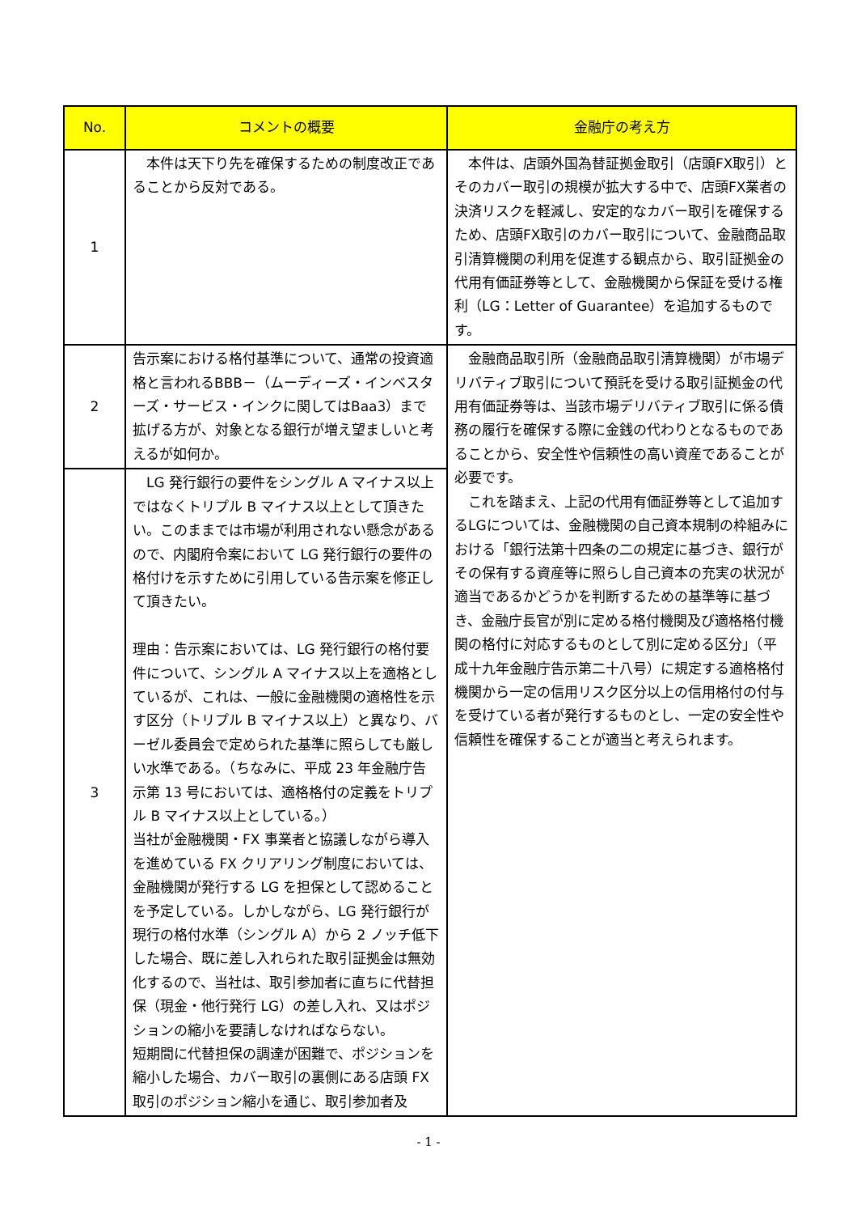| No. | コメントの概要 | 金融庁の考え方 |
| --- | --- | --- |
| 1 | 本件は天下り先を確保するための制度改正であることから反対である。 | 本件は、店頭外国為替証拠金取引（店頭FX取引）とそのカバー取引の規模が拡大する中で、店頭FX業者の決済リスクを軽減し、安定的なカバー取引を確保するため、店頭FX取引のカバー取引について、金融商品取引清算機関の利用を促進する観点から、取引証拠金の代用有価証券等として、金融機関から保証を受ける権利（LG：Letter of Guarantee）を追加するものです。 |
| 2 | 告示案における格付基準について、通常の投資適格と言われるBBB－（ムーディーズ・インベスターズ・サービス・インクに関してはBaa3）まで拡げる方が、対象となる銀行が増え望ましいと考えるが如何か。 | 金融商品取引所（金融商品取引清算機関）が市場デリバティブ取引について預託を受ける取引証拠金の代用有価証券等は、当該市場デリバティブ取引に係る債務の履行を確保する際に金銭の代わりとなるものであることから、安全性や信頼性の高い資産であることが必要です。 これを踏まえ、上記の代用有価証券等として追加するLGについては、金融機関の自己資本規制の枠組みにおける「銀行法第十四条の二の規定に基づき、銀行がその保有する資産等に照らし自己資本の充実の状況が適当であるかどうかを判断するための基準等に基づき、金融庁長官が別に定める格付機関及び適格格付機関の格付に対応するものとして別に定める区分」（平成十九年金融庁告示第二十八号）に規定する適格格付機関から一定の信用リスク区分以上の信用格付の付与を受けている者が発行するものとし、一定の安全性や信頼性を確保することが適当と考えられます。 |
| 3 | LG 発行銀行の要件をシングル A マイナス以上ではなくトリプル B マイナス以上として頂きたい。このままでは市場が利用されない懸念があるので、内閣府令案において LG 発行銀行の要件の格付けを示すために引用している告示案を修正して頂きたい。 理由：告示案においては、LG 発行銀行の格付要件について、シングル A マイナス以上を適格としているが、これは、一般に金融機関の適格性を示す区分（トリプル B マイナス以上）と異なり、バーゼル委員会で定められた基準に照らしても厳しい水準である。（ちなみに、平成 23 年金融庁告示第 13 号においては、適格格付の定義をトリプル B マイナス以上としている。） 当社が金融機関・FX 事業者と協議しながら導入を進めている FX クリアリング制度においては、金融機関が発行する LG を担保として認めることを予定している。しかしながら、LG 発行銀行が現行の格付水準（シングル A）から 2 ノッチ低下した場合、既に差し入れられた取引証拠金は無効化するので、当社は、取引参加者に直ちに代替担保（現金・他行発行 LG）の差し入れ、又はポジションの縮小を要請しなければならない。 短期間に代替担保の調達が困難で、ポジションを縮小した場合、カバー取引の裏側にある店頭 FX 取引のポジション縮小を通じ、取引参加者及 | |
- 1 -